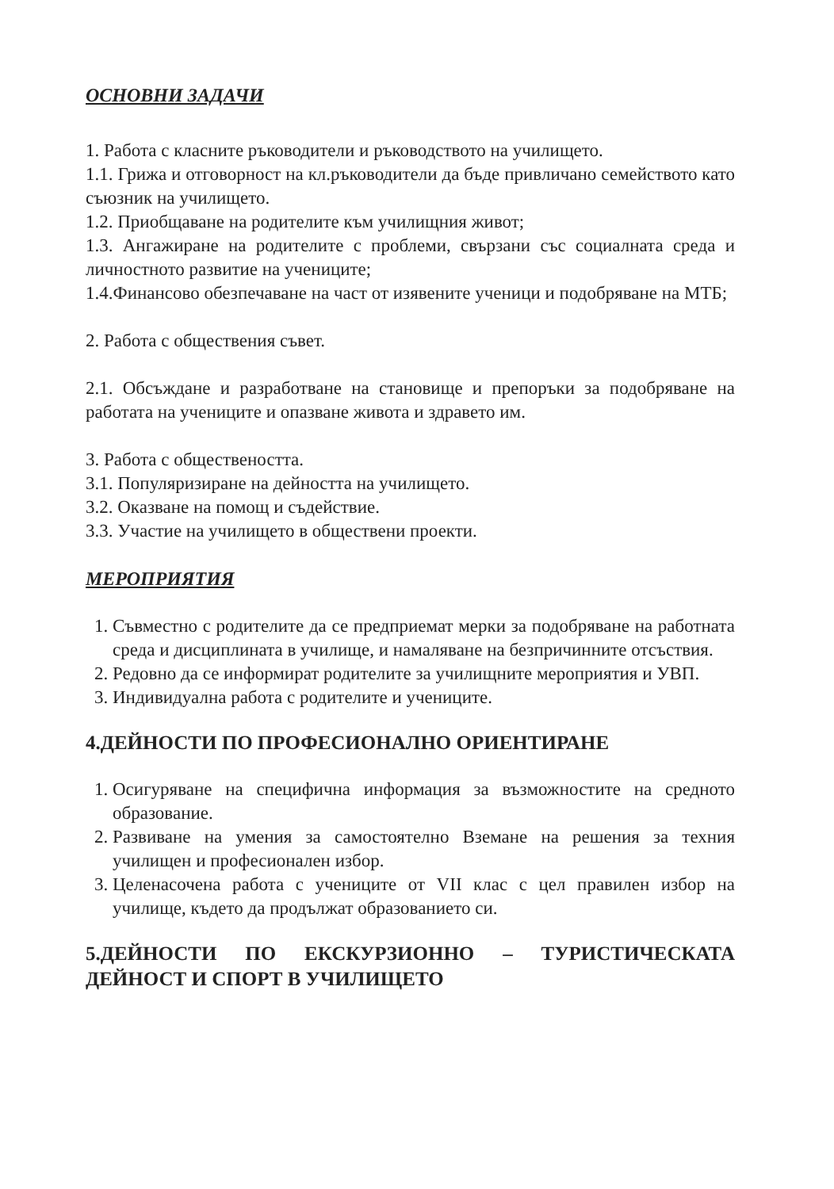ОСНОВНИ ЗАДАЧИ
1. Работа с класните ръководители и ръководството на училището.
1.1. Грижа и отговорност на кл.ръководители да бъде привличано семейството като съюзник на училището.
1.2. Приобщаване на родителите към училищния живот;
1.3. Ангажиране на родителите с проблеми, свързани със социалната среда и личностното развитие на учениците;
1.4.Финансово обезпечаване на част от изявените ученици и подобряване на МТБ;
2. Работа с обществения съвет.
2.1. Обсъждане и разработване на становище и препоръки за подобряване на работата на учениците и опазване живота и здравето им.
3. Работа с обществеността.
3.1. Популяризиране на дейността на училището.
3.2. Оказване на помощ и съдействие.
3.3. Участие на училището в обществени проекти.
МЕРОПРИЯТИЯ
1. Съвместно с родителите да се предприемат мерки за подобряване на работната среда и дисциплината в училище, и намаляване на безпричинните отсъствия.
2. Редовно да се информират родителите за училищните мероприятия и УВП.
3. Индивидуална работа с родителите и учениците.
4.ДЕЙНОСТИ ПО ПРОФЕСИОНАЛНО ОРИЕНТИРАНЕ
1. Осигуряване на специфична информация за възможностите на средното образование.
2. Развиване на умения за самостоятелно Вземане на решения за техния училищен и професионален избор.
3. Целенасочена работа с учениците от VII клас с цел правилен избор на училище, където да продължат образованието си.
5.ДЕЙНОСТИ ПО ЕКСКУРЗИОННО – ТУРИСТИЧЕСКАТА ДЕЙНОСТ И СПОРТ В УЧИЛИЩЕТО